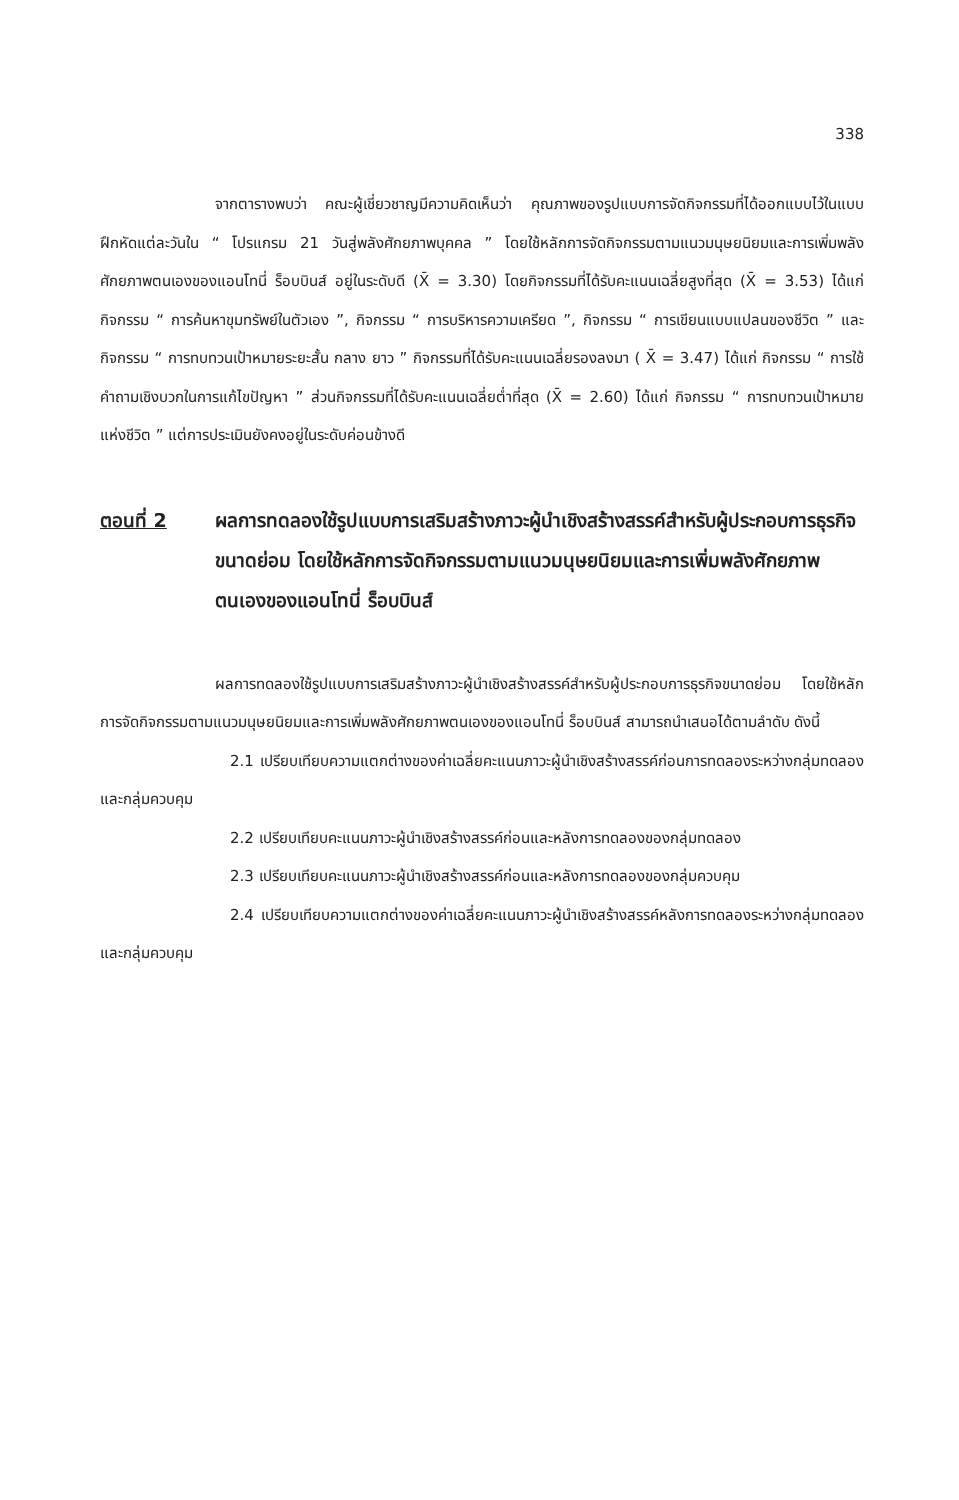338
จากตารางพบว่า คณะผู้เชี่ยวชาญมีความคิดเห็นว่า คุณภาพของรูปแบบการจัดกิจกรรมที่ได้ออกแบบไว้ในแบบฝึกหัดแต่ละวันใน “ โปรแกรม 21 วันสู่พลังศักยภาพบุคคล ” โดยใช้หลักการจัดกิจกรรมตามแนวมนุษยนิยมและการเพิ่มพลังศักยภาพตนเองของแอนโทนี่ ร็อบบินส์ อยู่ในระดับดี (X̄ = 3.30) โดยกิจกรรมที่ได้รับคะแนนเฉลี่ยสูงที่สุด (X̄ = 3.53) ได้แก่ กิจกรรม “ การค้นหาขุมทรัพย์ในตัวเอง ”, กิจกรรม “ การบริหารความเครียด ”, กิจกรรม “ การเขียนแบบแปลนของชีวิต ” และกิจกรรม “ การทบทวนเป้าหมายระยะสั้น กลาง ยาว ” กิจกรรมที่ได้รับคะแนนเฉลี่ยรองลงมา ( X̄ = 3.47) ได้แก่ กิจกรรม “ การใช้คำถามเชิงบวกในการแก้ไขปัญหา ” ส่วนกิจกรรมที่ได้รับคะแนนเฉลี่ยต่ำที่สุด (X̄ = 2.60) ได้แก่ กิจกรรม “ การทบทวนเป้าหมายแห่งชีวิต ” แต่การประเมินยังคงอยู่ในระดับค่อนข้างดี
ตอนที่ 2 ผลการทดลองใช้รูปแบบการเสริมสร้างภาวะผู้นำเชิงสร้างสรรค์สำหรับผู้ประกอบการธุรกิจขนาดย่อม โดยใช้หลักการจัดกิจกรรมตามแนวมนุษยนิยมและการเพิ่มพลังศักยภาพตนเองของแอนโทนี่ ร็อบบินส์
ผลการทดลองใช้รูปแบบการเสริมสร้างภาวะผู้นำเชิงสร้างสรรค์สำหรับผู้ประกอบการธุรกิจขนาดย่อม โดยใช้หลักการจัดกิจกรรมตามแนวมนุษยนิยมและการเพิ่มพลังศักยภาพตนเองของแอนโทนี่ ร็อบบินส์ สามารถนำเสนอได้ตามลำดับ ดังนี้
2.1 เปรียบเทียบความแตกต่างของค่าเฉลี่ยคะแนนภาวะผู้นำเชิงสร้างสรรค์ก่อนการทดลองระหว่างกลุ่มทดลองและกลุ่มควบคุม
2.2 เปรียบเทียบคะแนนภาวะผู้นำเชิงสร้างสรรค์ก่อนและหลังการทดลองของกลุ่มทดลอง
2.3 เปรียบเทียบคะแนนภาวะผู้นำเชิงสร้างสรรค์ก่อนและหลังการทดลองของกลุ่มควบคุม
2.4 เปรียบเทียบความแตกต่างของค่าเฉลี่ยคะแนนภาวะผู้นำเชิงสร้างสรรค์หลังการทดลองระหว่างกลุ่มทดลองและกลุ่มควบคุม